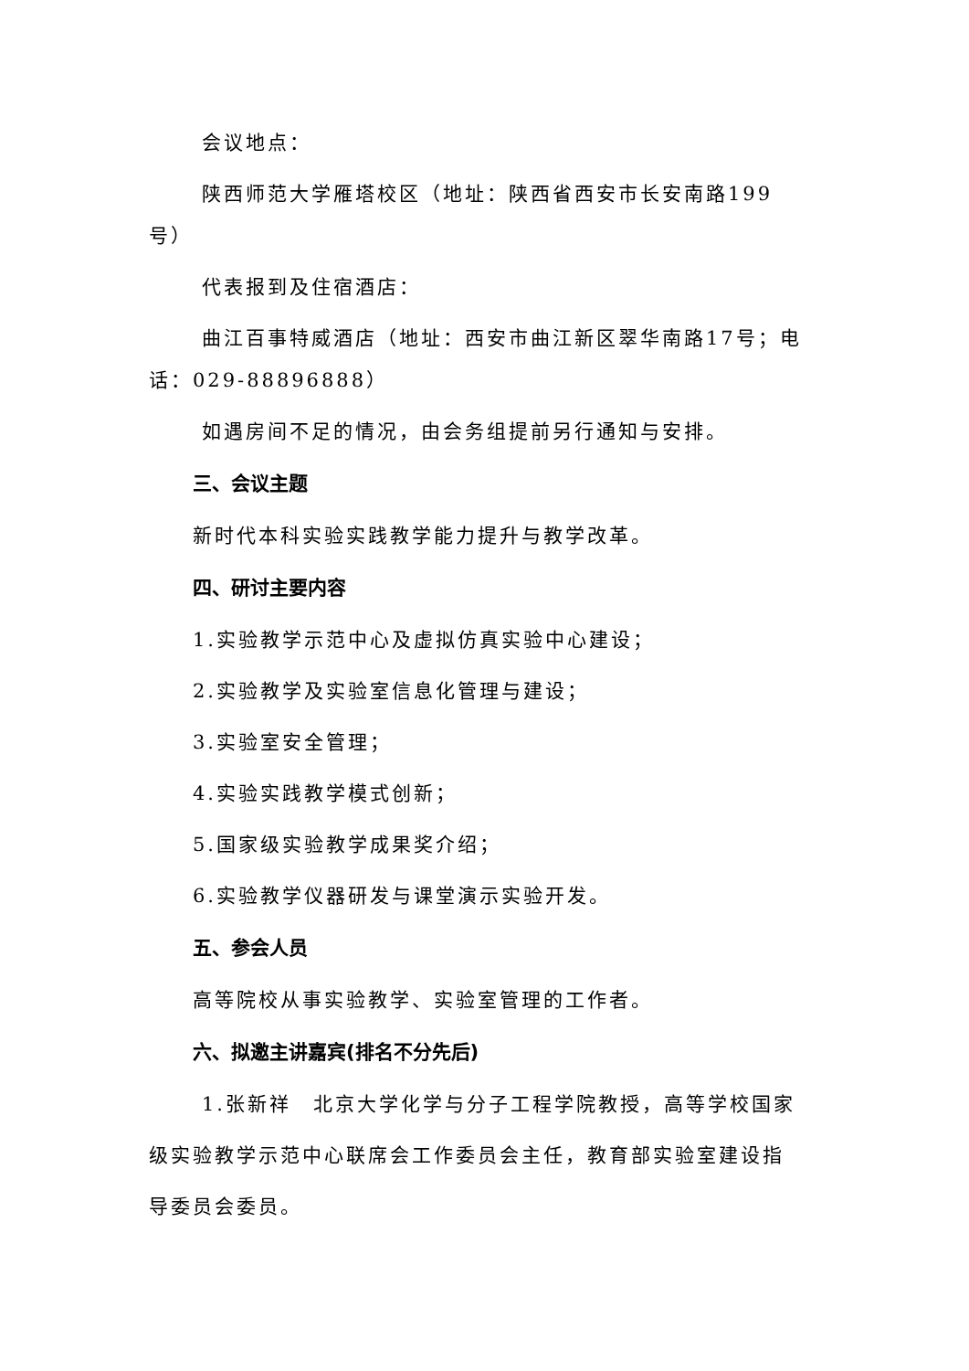会议地点：
陕西师范大学雁塔校区（地址：陕西省西安市长安南路199号）
代表报到及住宿酒店：
曲江百事特威酒店（地址：西安市曲江新区翠华南路17号；电话：029-88896888）
如遇房间不足的情况，由会务组提前另行通知与安排。
三、会议主题
新时代本科实验实践教学能力提升与教学改革。
四、研讨主要内容
1.实验教学示范中心及虚拟仿真实验中心建设；
2.实验教学及实验室信息化管理与建设；
3.实验室安全管理；
4.实验实践教学模式创新；
5.国家级实验教学成果奖介绍；
6.实验教学仪器研发与课堂演示实验开发。
五、参会人员
高等院校从事实验教学、实验室管理的工作者。
六、拟邀主讲嘉宾(排名不分先后)
1.张新祥　北京大学化学与分子工程学院教授，高等学校国家级实验教学示范中心联席会工作委员会主任，教育部实验室建设指导委员会委员。